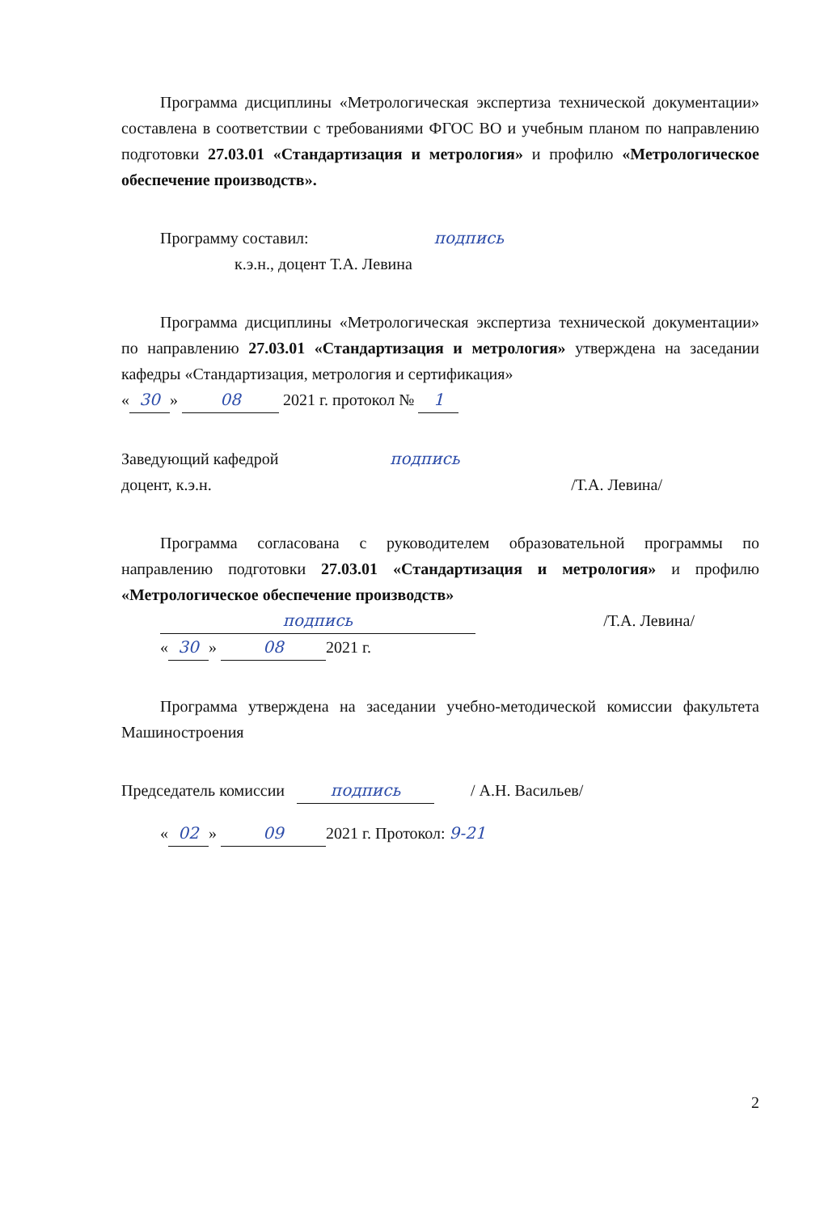Программа дисциплины «Метрологическая экспертиза технической документации» составлена в соответствии с требованиями ФГОС ВО и учебным планом по направлению подготовки 27.03.01 «Стандартизация и метрология» и профилю «Метрологическое обеспечение производств».
Программу составил: подпись
к.э.н., доцент Т.А. Левина
Программа дисциплины «Метрологическая экспертиза технической документации» по направлению 27.03.01 «Стандартизация и метрология» утверждена на заседании кафедры «Стандартизация, метрология и сертификация»
« 30 » 08 2021 г. протокол № 1
Заведующий кафедрой
доцент, к.э.н.
подпись /Т.А. Левина/
Программа согласована с руководителем образовательной программы по направлению подготовки 27.03.01 «Стандартизация и метрология» и профилю «Метрологическое обеспечение производств»
подпись /Т.А. Левина/
« 30 » 08 2021 г.
Программа утверждена на заседании учебно-методической комиссии факультета Машиностроения
Председатель комиссии подпись / А.Н. Васильев/
« 02 » 09 2021 г. Протокол: 9-21
2